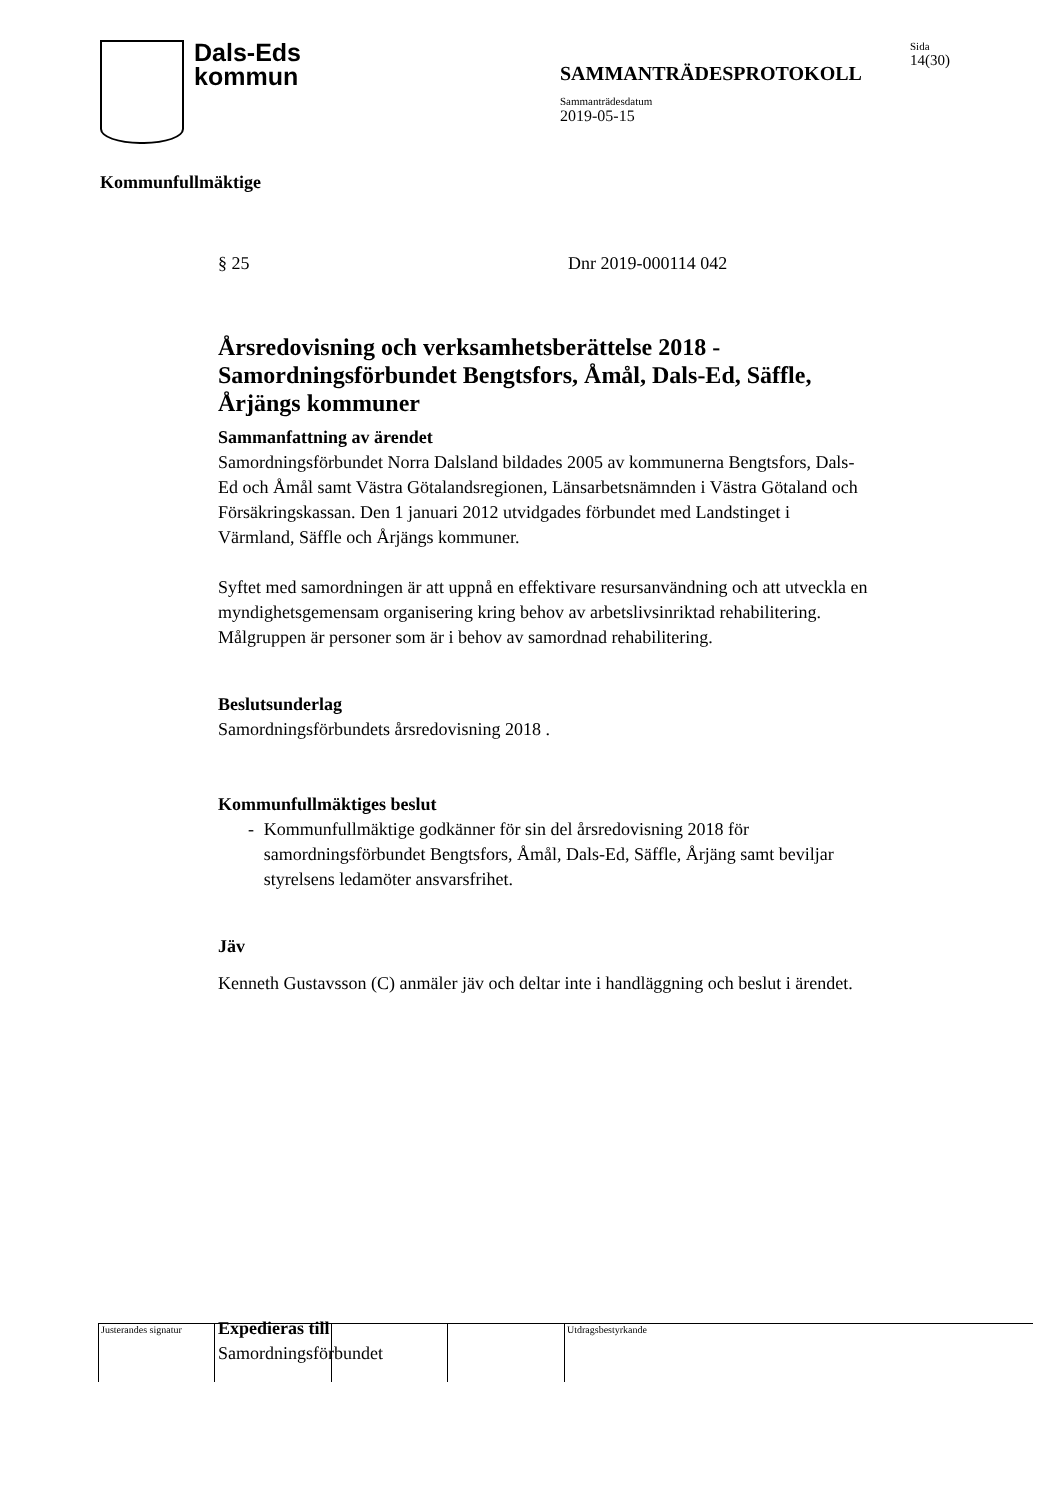Dals-Eds
kommun
SAMMANTRÄDESPROTOKOLL
Sammanträdesdatum
2019-05-15
Sida
14(30)
Kommunfullmäktige
§ 25 Dnr 2019-000114 042
Årsredovisning och verksamhetsberättelse 2018 - Samordningsförbundet Bengtsfors, Åmål, Dals-Ed, Säffle, Årjängs kommuner
Sammanfattning av ärendet
Samordningsförbundet Norra Dalsland bildades 2005 av kommunerna Bengtsfors, Dals-Ed och Åmål samt Västra Götalandsregionen, Länsarbetsnämnden i Västra Götaland och Försäkringskassan. Den 1 januari 2012 utvidgades förbundet med Landstinget i Värmland, Säffle och Årjängs kommuner.
Syftet med samordningen är att uppnå en effektivare resursanvändning och att utveckla en myndighetsgemensam organisering kring behov av arbetslivsinriktad rehabilitering. Målgruppen är personer som är i behov av samordnad rehabilitering.
Beslutsunderlag
Samordningsförbundets årsredovisning 2018 .
Kommunfullmäktiges beslut
- Kommunfullmäktige godkänner för sin del årsredovisning 2018 för samordningsförbundet Bengtsfors, Åmål, Dals-Ed, Säffle, Årjäng samt beviljar styrelsens ledamöter ansvarsfrihet.
Jäv
Kenneth Gustavsson (C) anmäler jäv och deltar inte i handläggning och beslut i ärendet.
Expedieras till
Samordningsförbundet
Justerandes signatur
Utdragsbestyrkande